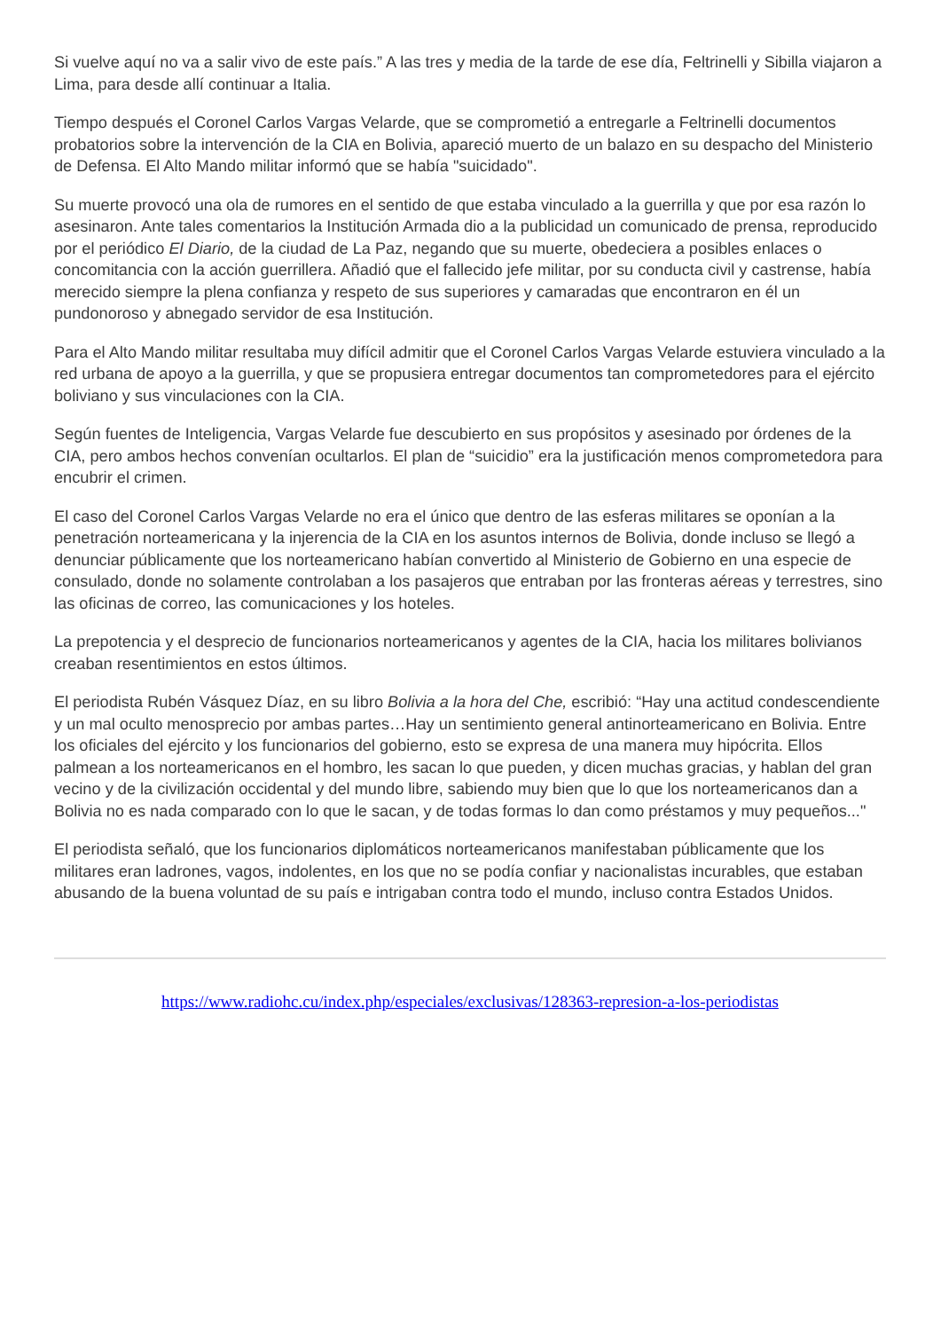Si vuelve aquí no va a salir vivo de este país.” A las tres y media de la tarde de ese día, Feltrinelli y Sibilla viajaron a Lima, para desde allí continuar a Italia.
Tiempo después el Coronel Carlos Vargas Velarde, que se comprometió a entregarle a Feltrinelli documentos probatorios sobre la intervención de la CIA en Bolivia, apareció muerto de un balazo en su despacho del Ministerio de Defensa. El Alto Mando militar informó que se había "suicidado".
Su muerte provocó una ola de rumores en el sentido de que estaba vinculado a la guerrilla y que por esa razón lo asesinaron. Ante tales comentarios la Institución Armada dio a la publicidad un comunicado de prensa, reproducido por el periódico El Diario, de la ciudad de La Paz, negando que su muerte, obedeciera a posibles enlaces o concomitancia con la acción guerrillera. Añadió que el fallecido jefe militar, por su conducta civil y castrense, había merecido siempre la plena confianza y respeto de sus superiores y camaradas que encontraron en él un pundonoroso y abnegado servidor de esa Institución.
Para el Alto Mando militar resultaba muy difícil admitir que el Coronel Carlos Vargas Velarde estuviera vinculado a la red urbana de apoyo a la guerrilla, y que se propusiera entregar documentos tan comprometedores para el ejército boliviano y sus vinculaciones con la CIA.
Según fuentes de Inteligencia, Vargas Velarde fue descubierto en sus propósitos y asesinado por órdenes de la CIA, pero ambos hechos convenían ocultarlos. El plan de “suicidio” era la justificación menos comprometedora para encubrir el crimen.
El caso del Coronel Carlos Vargas Velarde no era el único que dentro de las esferas militares se oponían a la penetración norteamericana y la injerencia de la CIA en los asuntos internos de Bolivia, donde incluso se llegó a denunciar públicamente que los norteamericano habían convertido al Ministerio de Gobierno en una especie de consulado, donde no solamente controlaban a los pasajeros que entraban por las fronteras aéreas y terrestres, sino las oficinas de correo, las comunicaciones y los hoteles.
La prepotencia y el desprecio de funcionarios norteamericanos y agentes de la CIA, hacia los militares bolivianos creaban resentimientos en estos últimos.
El periodista Rubén Vásquez Díaz, en su libro Bolivia a la hora del Che, escribió: “Hay una actitud condescendiente y un mal oculto menosprecio por ambas partes…Hay un sentimiento general antinorteamericano en Bolivia. Entre los oficiales del ejército y los funcionarios del gobierno, esto se expresa de una manera muy hipócrita. Ellos palmean a los norteamericanos en el hombro, les sacan lo que pueden, y dicen muchas gracias, y hablan del gran vecino y de la civilización occidental y del mundo libre, sabiendo muy bien que lo que los norteamericanos dan a Bolivia no es nada comparado con lo que le sacan, y de todas formas lo dan como préstamos y muy pequeños..."
El periodista señaló, que los funcionarios diplomáticos norteamericanos manifestaban públicamente que los militares eran ladrones, vagos, indolentes, en los que no se podía confiar y nacionalistas incurables, que estaban abusando de la buena voluntad de su país e intrigaban contra todo el mundo, incluso contra Estados Unidos.
https://www.radiohc.cu/index.php/especiales/exclusivas/128363-represion-a-los-periodistas